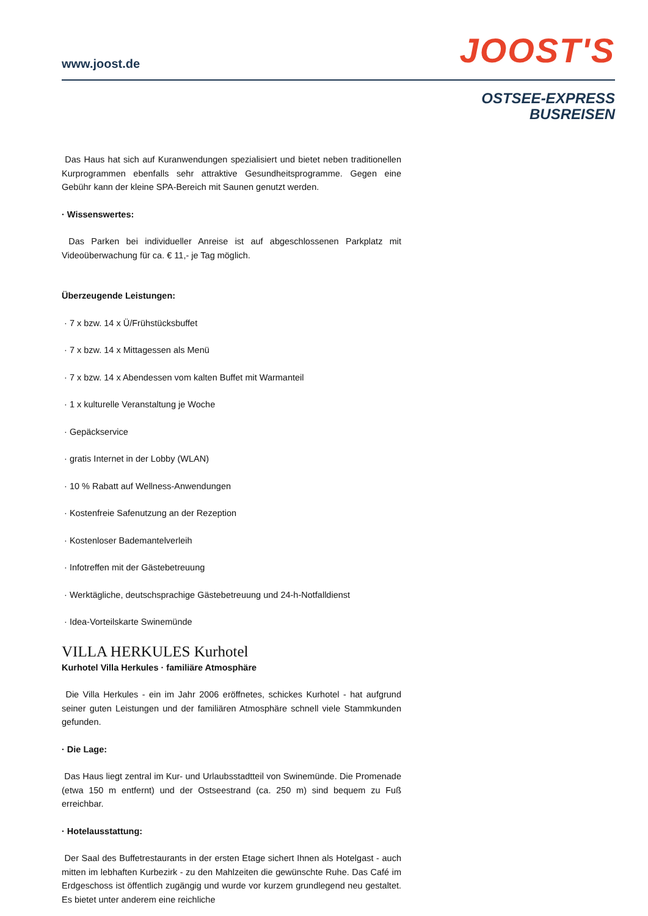www.joost.de JOOST'S
OSTSEE-EXPRESS
BUSREISEN
Das Haus hat sich auf Kuranwendungen spezialisiert und bietet neben traditionellen Kurprogrammen ebenfalls sehr attraktive Gesundheitsprogramme. Gegen eine Gebühr kann der kleine SPA-Bereich mit Saunen genutzt werden.
· Wissenswertes:
Das Parken bei individueller Anreise ist auf abgeschlossenen Parkplatz mit Videoüberwachung für ca. € 11,- je Tag möglich.
Überzeugende Leistungen:
· 7 x bzw. 14 x Ü/Frühstücksbuffet
· 7 x bzw. 14 x Mittagessen als Menü
· 7 x bzw. 14 x Abendessen vom kalten Buffet mit Warmanteil
· 1 x kulturelle Veranstaltung je Woche
· Gepäckservice
· gratis Internet in der Lobby (WLAN)
· 10 % Rabatt auf Wellness-Anwendungen
· Kostenfreie Safenutzung an der Rezeption
· Kostenloser Bademantelverleih
· Infotreffen mit der Gästebetreuung
· Werktägliche, deutschsprachige Gästebetreuung und 24-h-Notfalldienst
· Idea-Vorteilskarte Swinemünde
VILLA HERKULES Kurhotel
Kurhotel Villa Herkules · familiäre Atmosphäre
Die Villa Herkules - ein im Jahr 2006 eröffnetes, schickes Kurhotel - hat aufgrund seiner guten Leistungen und der familiären Atmosphäre schnell viele Stammkunden gefunden.
· Die Lage:
Das Haus liegt zentral im Kur- und Urlaubsstadtteil von Swinemünde. Die Promenade (etwa 150 m entfernt) und der Ostseestrand (ca. 250 m) sind bequem zu Fuß erreichbar.
· Hotelausstattung:
Der Saal des Buffetrestaurants in der ersten Etage sichert Ihnen als Hotelgast - auch mitten im lebhaften Kurbezirk - zu den Mahlzeiten die gewünschte Ruhe. Das Café im Erdgeschoss ist öffentlich zugängig und wurde vor kurzem grundlegend neu gestaltet. Es bietet unter anderem eine reichliche